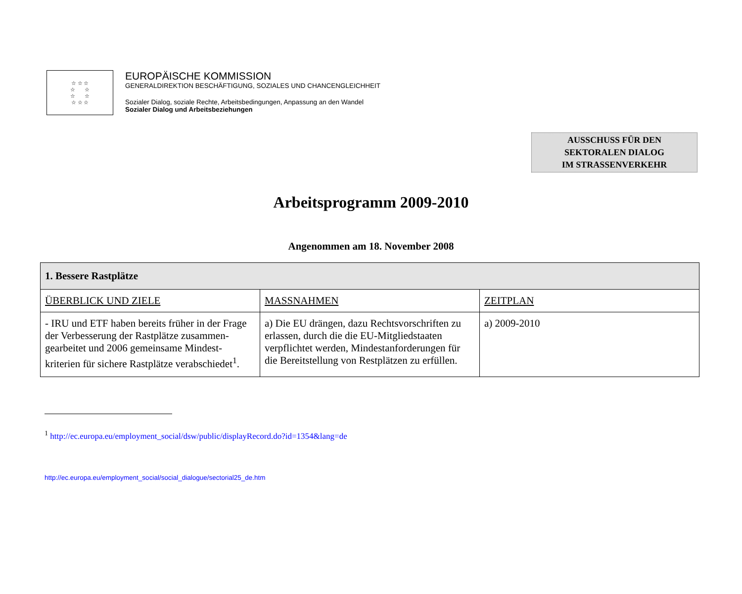☆ ☆ ☆
☆ ☆
☆ ☆
☆ ☆ ☆
EUROPÄISCHE KOMMISSION
GENERALDIREKTION BESCHÄFTIGUNG, SOZIALES UND CHANCENGLEICHHEIT
Sozialer Dialog, soziale Rechte, Arbeitsbedingungen, Anpassung an den Wandel
Sozialer Dialog und Arbeitsbeziehungen
AUSSCHUSS FÜR DEN
SEKTORALEN DIALOG
IM STRASSENVERKEHR
Arbeitsprogramm 2009-2010
Angenommen am 18. November 2008
| 1. Bessere Rastplätze | | |
| ÜBERBLICK UND ZIELE | MASSNAHMEN | ZEITPLAN |
| - IRU und ETF haben bereits früher in der Frage der Verbesserung der Rastplätze zusammen-gearbeitet und 2006 gemeinsame Mindest-kriterien für sichere Rastplätze verabschiedet<sup>1</sup>. | a) Die EU drängen, dazu Rechtsvorschriften zu erlassen, durch die die EU-Mitgliedstaaten verpflichtet werden, Mindestanforderungen für die Bereitstellung von Restplätzen zu erfüllen. | a) 2009-2010 |
<sup>1</sup> http://ec.europa.eu/employment_social/dsw/public/displayRecord.do?id=1354&lang=de
http://ec.europa.eu/employment_social/social_dialogue/sectorial25_de.htm